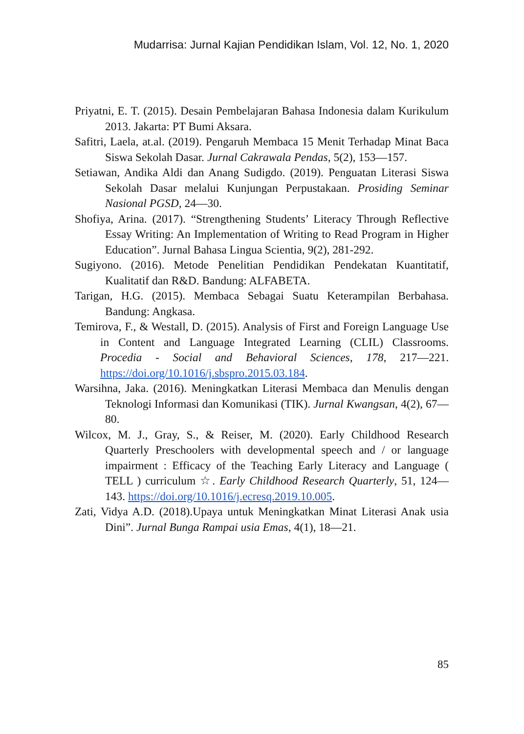Mudarrisa: Jurnal Kajian Pendidikan Islam, Vol. 12, No. 1, 2020
Priyatni, E. T. (2015). Desain Pembelajaran Bahasa Indonesia dalam Kurikulum 2013. Jakarta: PT Bumi Aksara.
Safitri, Laela, at.al. (2019). Pengaruh Membaca 15 Menit Terhadap Minat Baca Siswa Sekolah Dasar. Jurnal Cakrawala Pendas, 5(2), 153—157.
Setiawan, Andika Aldi dan Anang Sudigdo. (2019). Penguatan Literasi Siswa Sekolah Dasar melalui Kunjungan Perpustakaan. Prosiding Seminar Nasional PGSD, 24—30.
Shofiya, Arina. (2017). “Strengthening Students’ Literacy Through Reflective Essay Writing: An Implementation of Writing to Read Program in Higher Education”. Jurnal Bahasa Lingua Scientia, 9(2), 281-292.
Sugiyono. (2016). Metode Penelitian Pendidikan Pendekatan Kuantitatif, Kualitatif dan R&D. Bandung: ALFABETA.
Tarigan, H.G. (2015). Membaca Sebagai Suatu Keterampilan Berbahasa. Bandung: Angkasa.
Temirova, F., & Westall, D. (2015). Analysis of First and Foreign Language Use in Content and Language Integrated Learning (CLIL) Classrooms. Procedia - Social and Behavioral Sciences, 178, 217—221. https://doi.org/10.1016/j.sbspro.2015.03.184.
Warsihna, Jaka. (2016). Meningkatkan Literasi Membaca dan Menulis dengan Teknologi Informasi dan Komunikasi (TIK). Jurnal Kwangsan, 4(2), 67—80.
Wilcox, M. J., Gray, S., & Reiser, M. (2020). Early Childhood Research Quarterly Preschoolers with developmental speech and / or language impairment : Efficacy of the Teaching Early Literacy and Language ( TELL ) curriculum ☆. Early Childhood Research Quarterly, 51, 124—143. https://doi.org/10.1016/j.ecresq.2019.10.005.
Zati, Vidya A.D. (2018).Upaya untuk Meningkatkan Minat Literasi Anak usia Dini”. Jurnal Bunga Rampai usia Emas, 4(1), 18—21.
85